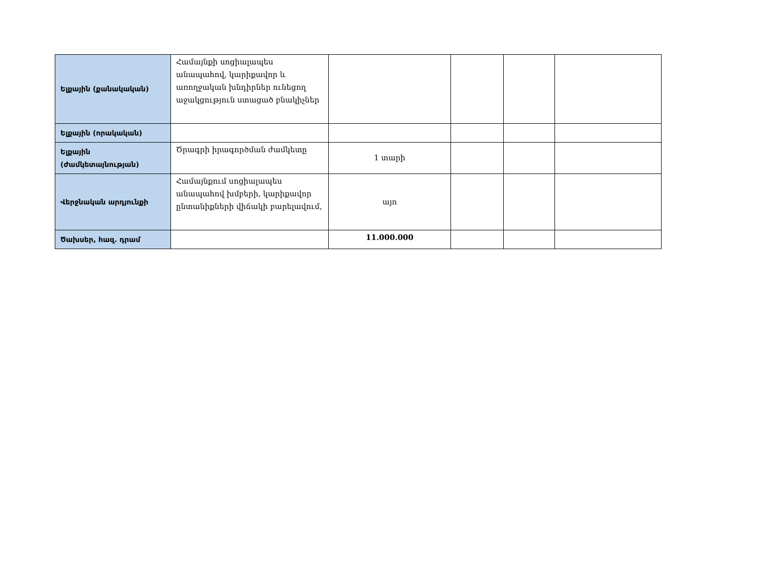| Ելքային (քանակական) | Համայնքի սոցիալապես անապահով, կարիքավոր և առողջական խնդիրներ ունեցող աջակցություն ստացած բնակիչներ | | | | |
| Ելքային (որակական) | | | | | |
| Ելքային (ժամկետայնության) | Ծրագրի իրագործման ժամկետը | 1 տարի | | | |
| Վերջնական արդյունքի | Համայնքում սոցիալապես անապահով խմբերի, կարիքավոր ընտանիքների վիճակի բարելավում, | այո | | | |
| Ծախսեր, հազ. դրամ | | 11.000.000 | | | |